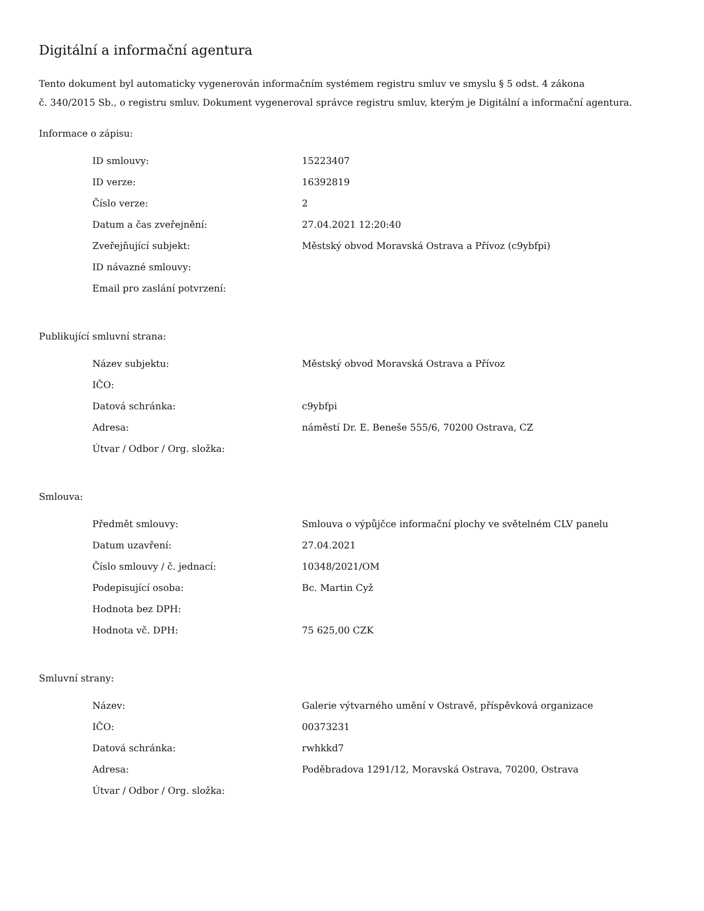Digitální a informační agentura
Tento dokument byl automaticky vygenerován informačním systémem registru smluv ve smyslu § 5 odst. 4 zákona
č. 340/2015 Sb., o registru smluv. Dokument vygeneroval správce registru smluv, kterým je Digitální a informační agentura.
Informace o zápisu:
| ID smlouvy: | 15223407 |
| ID verze: | 16392819 |
| Číslo verze: | 2 |
| Datum a čas zveřejnění: | 27.04.2021 12:20:40 |
| Zveřejňující subjekt: | Městský obvod Moravská Ostrava a Přívoz (c9ybfpi) |
| ID návazné smlouvy: | |
| Email pro zaslání potvrzení: | |
Publikující smluvní strana:
| Název subjektu: | Městský obvod Moravská Ostrava a Přívoz |
| IČO: | |
| Datová schránka: | c9ybfpi |
| Adresa: | náměstí Dr. E. Beneše 555/6, 70200 Ostrava, CZ |
| Útvar / Odbor / Org. složka: | |
Smlouva:
| Předmět smlouvy: | Smlouva o výpůjčce informační plochy ve světelném CLV panelu |
| Datum uzavření: | 27.04.2021 |
| Číslo smlouvy / č. jednací: | 10348/2021/OM |
| Podepisující osoba: | Bc. Martin Cyž |
| Hodnota bez DPH: | |
| Hodnota vč. DPH: | 75 625,00 CZK |
Smluvní strany:
| Název: | Galerie výtvarného umění v Ostravě, příspěvková organizace |
| IČO: | 00373231 |
| Datová schránka: | rwhkkd7 |
| Adresa: | Poděbradova 1291/12, Moravská Ostrava, 70200, Ostrava |
| Útvar / Odbor / Org. složka: | |